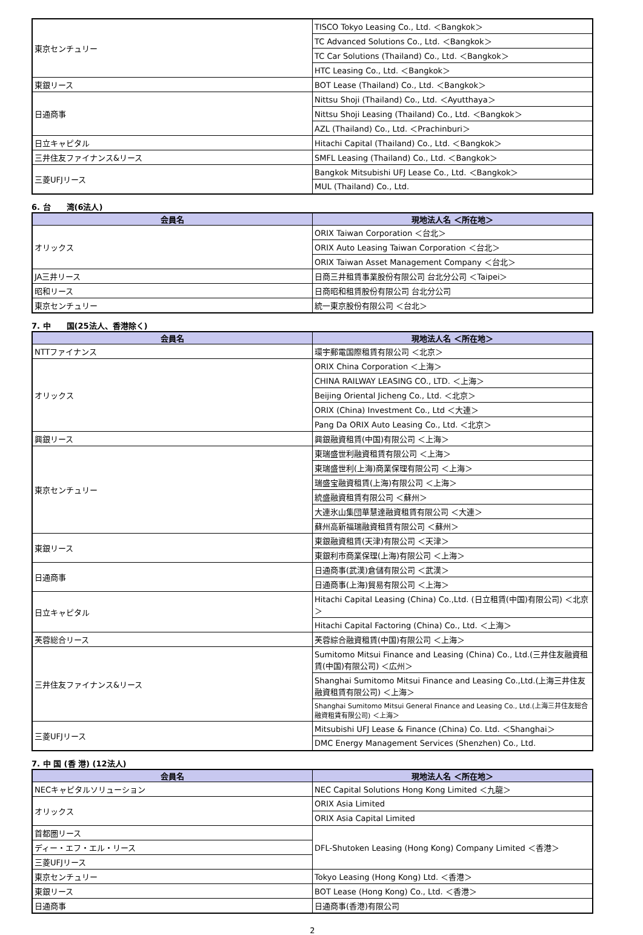| 東京センチュリー | TISCO Tokyo Leasing Co., Ltd. ＜Bangkok＞ |
| | TC Advanced Solutions Co., Ltd. ＜Bangkok＞ |
| | TC Car Solutions (Thailand) Co., Ltd. ＜Bangkok＞ |
| | HTC Leasing Co., Ltd. ＜Bangkok＞ |
| 東銀リース | BOT Lease (Thailand) Co., Ltd. ＜Bangkok＞ |
| 日通商事 | Nittsu Shoji (Thailand) Co., Ltd. ＜Ayutthaya＞ |
| | Nittsu Shoji Leasing (Thailand) Co., Ltd. ＜Bangkok＞ |
| | AZL (Thailand) Co., Ltd. ＜Prachinburi＞ |
| 日立キャピタル | Hitachi Capital (Thailand) Co., Ltd. ＜Bangkok＞ |
| 三井住友ファイナンス&リース | SMFL Leasing (Thailand) Co., Ltd. ＜Bangkok＞ |
| 三菱UFJリース | Bangkok Mitsubishi UFJ Lease Co., Ltd. ＜Bangkok＞ |
| | MUL (Thailand) Co., Ltd. |
6. 台　　湾(6法人)
| 会員名 | 現地法人名 ＜所在地＞ |
| --- | --- |
| オリックス | ORIX Taiwan Corporation ＜台北＞ |
| | ORIX Auto Leasing Taiwan Corporation ＜台北＞ |
| | ORIX Taiwan Asset Management Company ＜台北＞ |
| JA三井リース | 日商三井租賃事業股份有限公司 台北分公司 ＜Taipei＞ |
| 昭和リース | 日商昭和租賃股份有限公司 台北分公司 |
| 東京センチュリー | 統一東京股份有限公司 ＜台北＞ |
7. 中　　国(25法人、香港除く)
| 会員名 | 現地法人名 ＜所在地＞ |
| --- | --- |
| NTTファイナンス | 環宇郵電国際租賃有限公司 ＜北京＞ |
| オリックス | ORIX China Corporation ＜上海＞ |
| | CHINA RAILWAY LEASING CO., LTD. ＜上海＞ |
| | Beijing Oriental Jicheng Co., Ltd. ＜北京＞ |
| | ORIX (China) Investment Co., Ltd ＜大連＞ |
| | Pang Da ORIX Auto Leasing Co., Ltd. ＜北京＞ |
| 興銀リース | 興銀融資租賃(中国)有限公司 ＜上海＞ |
| 東京センチュリー | 東瑞盛世利融資租賃有限公司 ＜上海＞ |
| | 東瑞盛世利(上海)商業保理有限公司 ＜上海＞ |
| | 瑞盛宝融資租賃(上海)有限公司 ＜上海＞ |
| | 統盛融資租賃有限公司 ＜蘇州＞ |
| | 大連氷山集団華慧達融資租賃有限公司 ＜大連＞ |
| | 蘇州高新福瑞融資租賃有限公司 ＜蘇州＞ |
| 東銀リース | 東銀融資租賃(天津)有限公司 ＜天津＞ |
| | 東銀利市商業保理(上海)有限公司 ＜上海＞ |
| 日通商事 | 日通商事(武漢)倉儲有限公司 ＜武漢＞ |
| | 日通商事(上海)貿易有限公司 ＜上海＞ |
| 日立キャピタル | Hitachi Capital Leasing (China) Co.,Ltd. (日立租賃(中国)有限公司) ＜北京＞ |
| | Hitachi Capital Factoring (China) Co., Ltd. ＜上海＞ |
| 芙蓉総合リース | 芙蓉綜合融資租賃(中国)有限公司 ＜上海＞ |
| 三井住友ファイナンス&リース | Sumitomo Mitsui Finance and Leasing (China) Co., Ltd.(三井住友融資租賃(中国)有限公司) ＜広州＞ |
| | Shanghai Sumitomo Mitsui Finance and Leasing Co.,Ltd.(上海三井住友融資租賃有限公司) ＜上海＞ |
| | Shanghai Sumitomo Mitsui General Finance and Leasing Co., Ltd.(上海三井住友総合融資租賃有限公司) ＜上海＞ |
| 三菱UFJリース | Mitsubishi UFJ Lease & Finance (China) Co. Ltd. ＜Shanghai＞ |
| | DMC Energy Management Services (Shenzhen) Co., Ltd. |
7. 中 国 (香 港) (12法人)
| 会員名 | 現地法人名 ＜所在地＞ |
| --- | --- |
| NECキャピタルソリューション | NEC Capital Solutions Hong Kong Limited ＜九龍＞ |
| オリックス | ORIX Asia Limited |
| | ORIX Asia Capital Limited |
| 首都圏リース | DFL-Shutoken Leasing (Hong Kong) Company Limited ＜香港＞ |
| ディー・エフ・エル・リース | |
| 三菱UFJリース | |
| 東京センチュリー | Tokyo Leasing (Hong Kong) Ltd. ＜香港＞ |
| 東銀リース | BOT Lease (Hong Kong) Co., Ltd. ＜香港＞ |
| 日通商事 | 日通商事(香港)有限公司 |
2